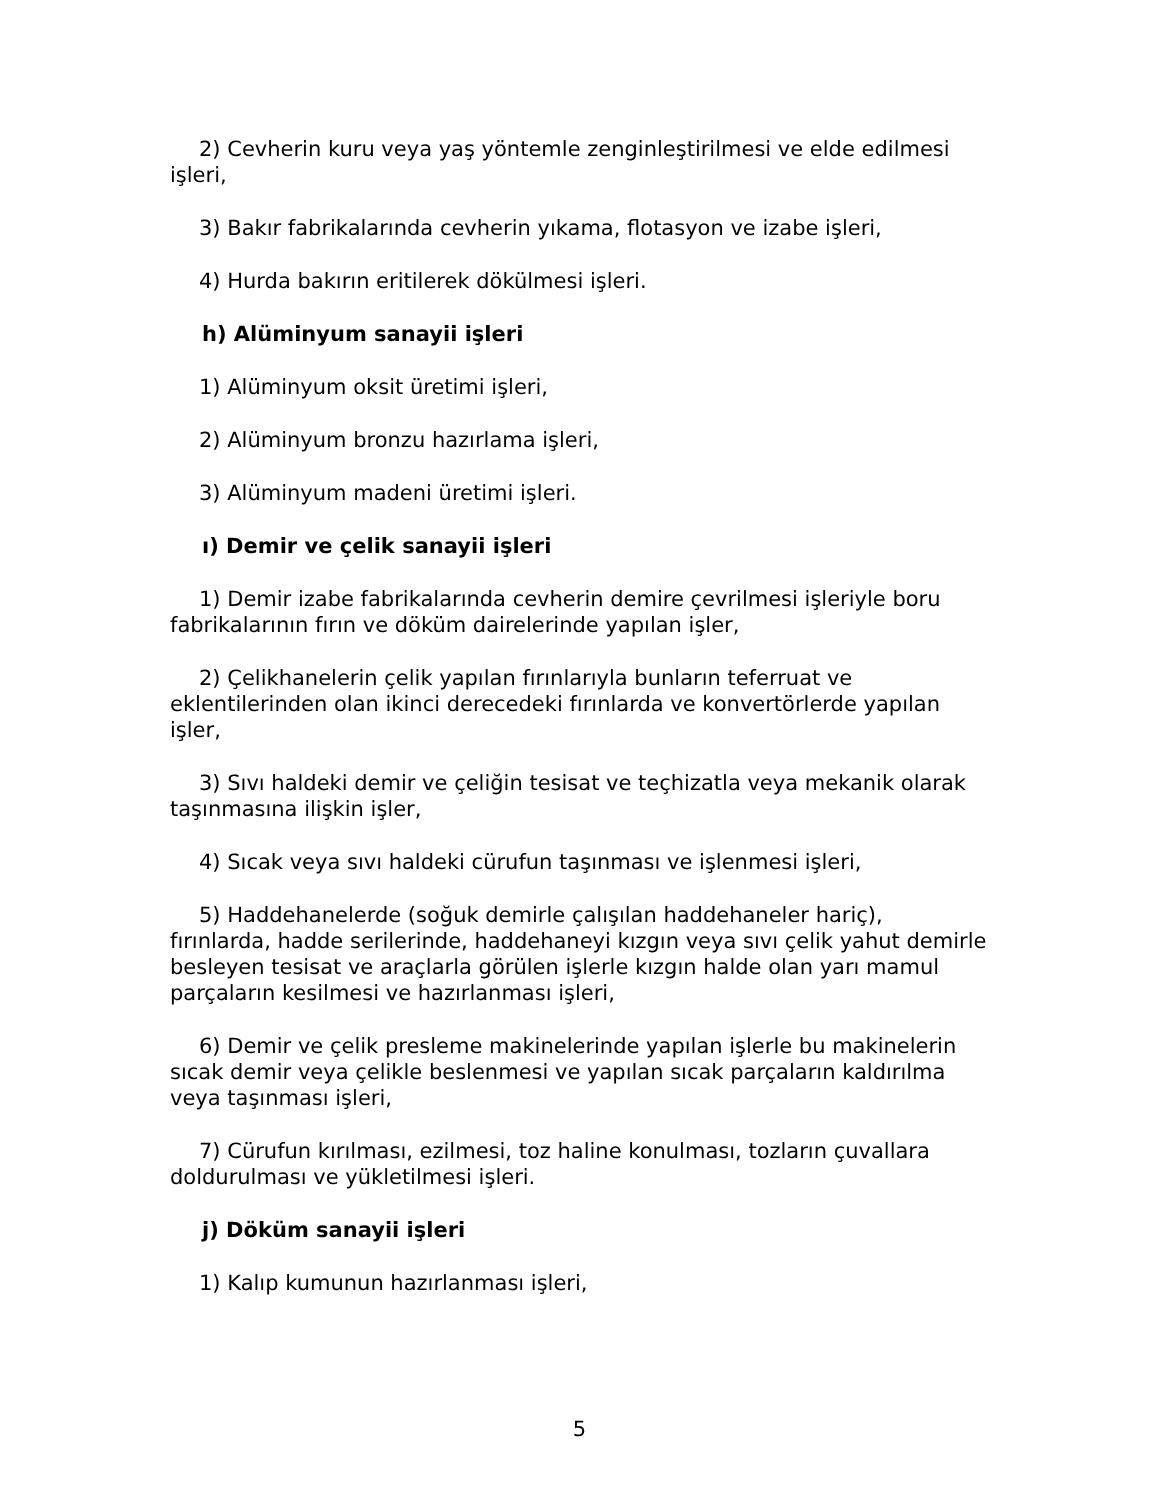2) Cevherin kuru veya yaş yöntemle zenginleştirilmesi ve elde edilmesi işleri,
3) Bakır fabrikalarında cevherin yıkama, flotasyon ve izabe işleri,
4) Hurda bakırın eritilerek dökülmesi işleri.
h) Alüminyum sanayii işleri
1) Alüminyum oksit üretimi işleri,
2) Alüminyum bronzu hazırlama işleri,
3) Alüminyum madeni üretimi işleri.
ı) Demir ve çelik sanayii işleri
1) Demir izabe fabrikalarında cevherin demire çevrilmesi işleriyle boru fabrikalarının fırın ve döküm dairelerinde yapılan işler,
2) Çelikhanelerin çelik yapılan fırınlarıyla bunların teferruat ve eklentilerinden olan ikinci derecedeki fırınlarda ve konvertörlerde yapılan işler,
3) Sıvı haldeki demir ve çeliğin tesisat ve teçhizatla veya mekanik olarak taşınmasına ilişkin işler,
4) Sıcak veya sıvı haldeki cürufun taşınması ve işlenmesi işleri,
5) Haddehanelerde (soğuk demirle çalışılan haddehaneler hariç), fırınlarda, hadde serilerinde, haddehaneyi kızgın veya sıvı çelik yahut demirle besleyen tesisat ve araçlarla görülen işlerle kızgın halde olan yarı mamul parçaların kesilmesi ve hazırlanması işleri,
6) Demir ve çelik presleme makinelerinde yapılan işlerle bu makinelerin sıcak demir veya çelikle beslenmesi ve yapılan sıcak parçaların kaldırılma veya taşınması işleri,
7) Cürufun kırılması, ezilmesi, toz haline konulması, tozların çuvallara doldurulması ve yükletilmesi işleri.
j) Döküm sanayii işleri
1) Kalıp kumunun hazırlanması işleri,
5